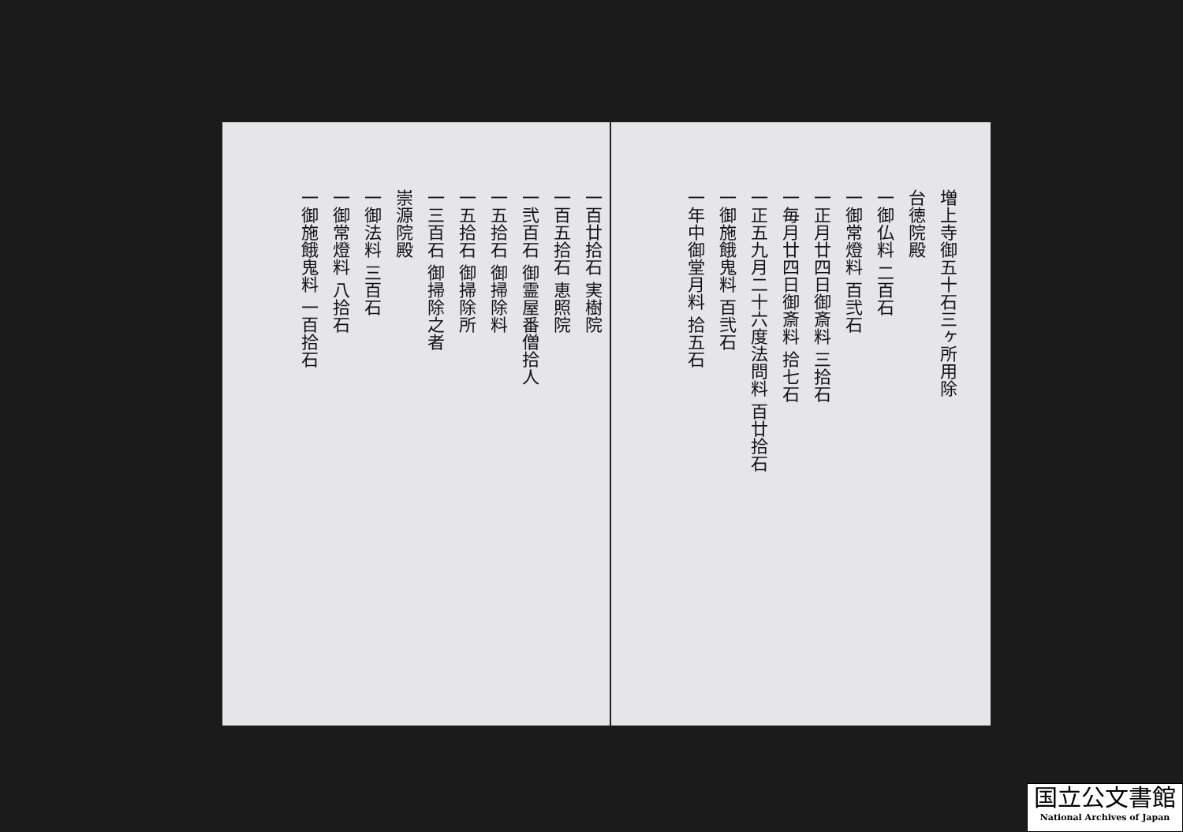増上寺御五十石三ヶ所用除
台徳院殿
一御仏料 二百石
一御常燈料 百弐石
一正月廿四日御斎料 三拾石
一毎月廿四日御斎料 拾七石
一正五九月二十六度法問料 百廿拾石
一御施餓鬼料 百弐石
一年中御堂月料 拾五石
一百廿拾石 実樹院
一百五拾石 恵照院
一弐百石 御霊屋番僧拾人
一五拾石 御掃除料
一五拾石 御掃除所
一三百石 御掃除之者
崇源院殿
一御法料 三百石
一御常燈料 八拾石
一御施餓鬼料 一百拾石
国立公文書館
National Archives of Japan